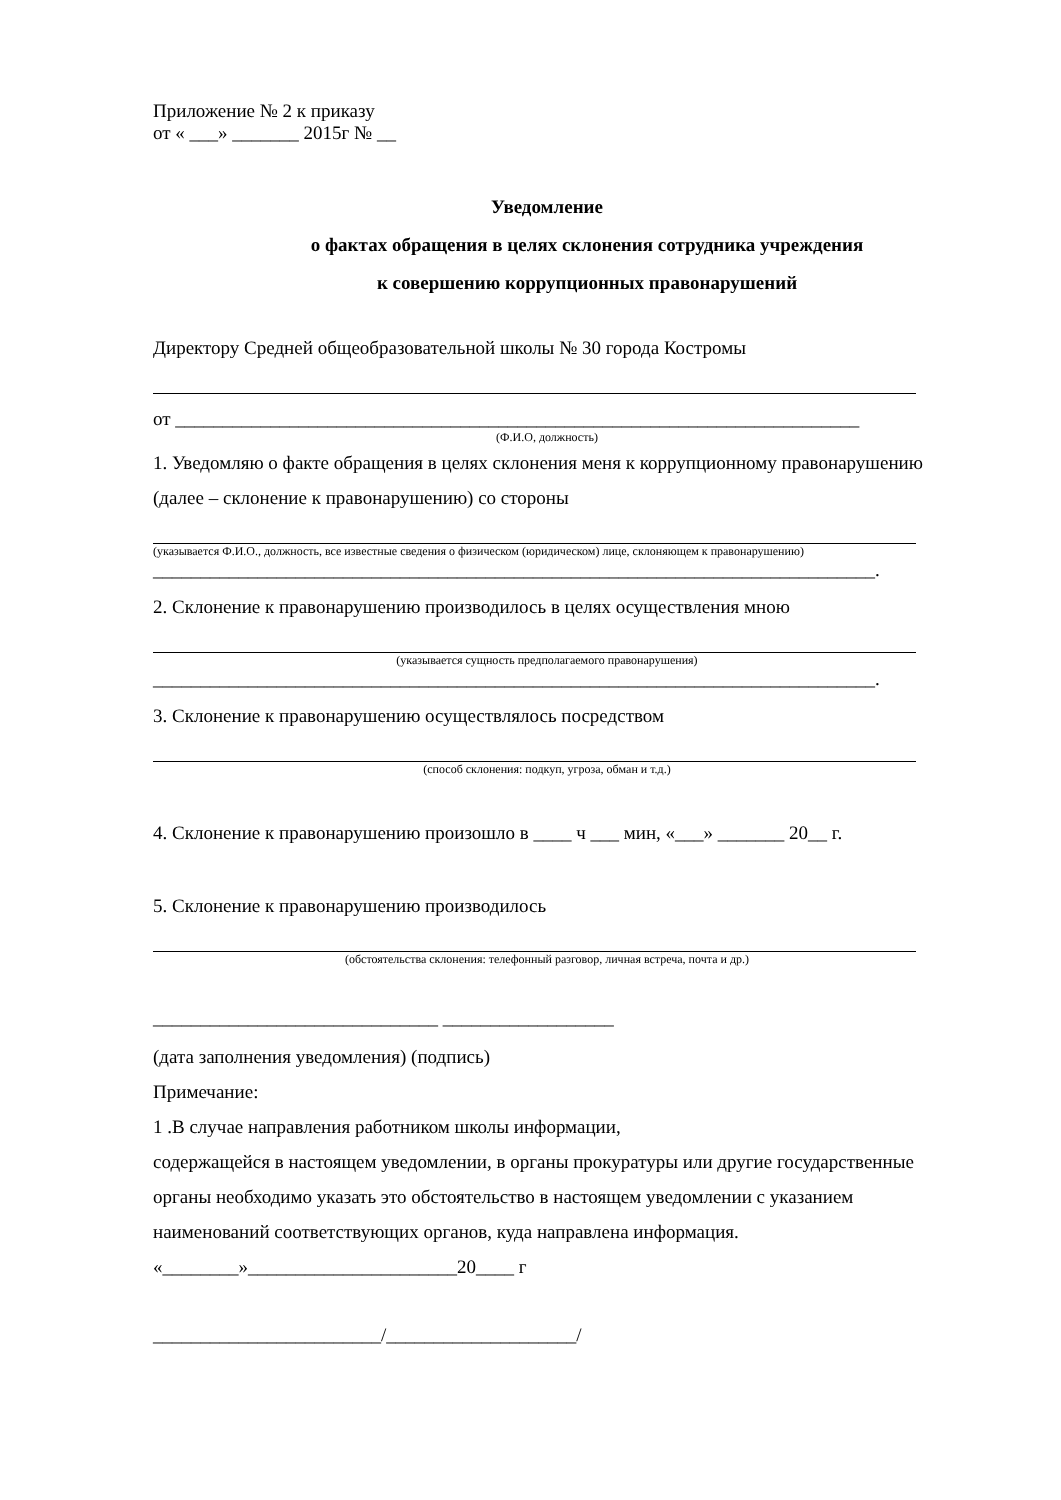Приложение № 2 к приказу
от « ___» _______ 2015г № __
Уведомление
о фактах обращения в целях склонения сотрудника учреждения
к совершению коррупционных правонарушений
Директору Средней общеобразовательной школы № 30 города Костромы
от ________________________________________________________________________
(Ф.И.О, должность)
1. Уведомляю о факте обращения в целях склонения меня к коррупционному правонарушению (далее – склонение к правонарушению) со стороны
(указывается Ф.И.О., должность, все известные сведения о физическом (юридическом) лице, склоняющем к правонарушению)
____________________________________________________________________________.
2. Склонение к правонарушению производилось в целях осуществления мною
(указывается сущность предполагаемого правонарушения)
____________________________________________________________________________.
3. Склонение к правонарушению осуществлялось посредством
(способ склонения: подкуп, угроза, обман и т.д.)
4. Склонение к правонарушению произошло в ____ ч ___ мин, «___» _______ 20__ г.
5. Склонение к правонарушению производилось
(обстоятельства склонения: телефонный разговор, личная встреча, почта и др.)
______________________________ __________________
(дата заполнения уведомления) (подпись)
Примечание:
1 .В случае направления работником школы информации,
содержащейся в настоящем уведомлении, в органы прокуратуры или другие государственные органы необходимо указать это обстоятельство в настоящем уведомлении с указанием наименований соответствующих органов, куда направлена информация.
«________»______________________20____ г
________________________/____________________/